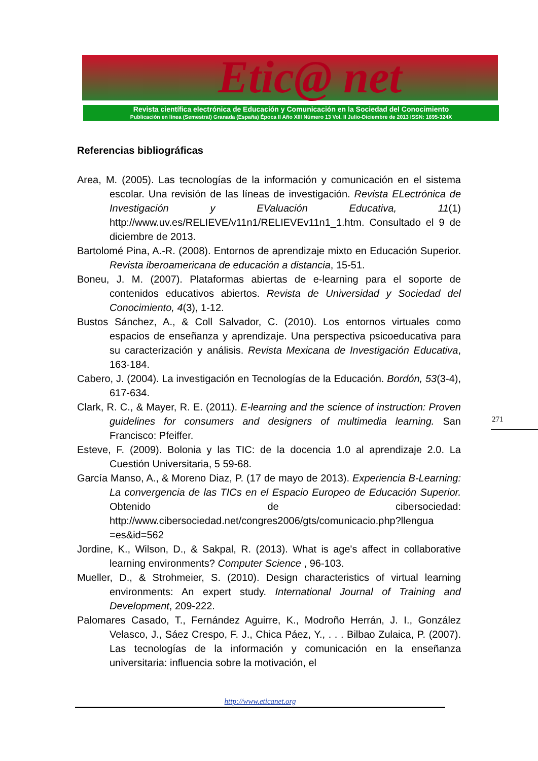Etic@ net
Revista científica electrónica de Educación y Comunicación en la Sociedad del Conocimiento
Publicación en línea (Semestral) Granada (España) Época II Año XIII Número 13 Vol. II Julio-Diciembre de 2013 ISSN: 1695-324X
Referencias bibliográficas
Area, M. (2005). Las tecnologías de la información y comunicación en el sistema escolar. Una revisión de las líneas de investigación. Revista ELectrónica de Investigación y EValuación Educativa, 11(1) http://www.uv.es/RELIEVE/v11n1/RELIEVEv11n1_1.htm. Consultado el 9 de diciembre de 2013.
Bartolomé Pina, A.-R. (2008). Entornos de aprendizaje mixto en Educación Superior. Revista iberoamericana de educación a distancia, 15-51.
Boneu, J. M. (2007). Plataformas abiertas de e-learning para el soporte de contenidos educativos abiertos. Revista de Universidad y Sociedad del Conocimiento, 4(3), 1-12.
Bustos Sánchez, A., & Coll Salvador, C. (2010). Los entornos virtuales como espacios de enseñanza y aprendizaje. Una perspectiva psicoeducativa para su caracterización y análisis. Revista Mexicana de Investigación Educativa, 163-184.
Cabero, J. (2004). La investigación en Tecnologías de la Educación. Bordón, 53(3-4), 617-634.
Clark, R. C., & Mayer, R. E. (2011). E-learning and the science of instruction: Proven guidelines for consumers and designers of multimedia learning. San Francisco: Pfeiffer.
Esteve, F. (2009). Bolonia y las TIC: de la docencia 1.0 al aprendizaje 2.0. La Cuestión Universitaria, 5 59-68.
García Manso, A., & Moreno Diaz, P. (17 de mayo de 2013). Experiencia B-Learning: La convergencia de las TICs en el Espacio Europeo de Educación Superior. Obtenido de cibersociedad: http://www.cibersociedad.net/congres2006/gts/comunicacio.php?llengua =es&id=562
Jordine, K., Wilson, D., & Sakpal, R. (2013). What is age's affect in collaborative learning environments? Computer Science , 96-103.
Mueller, D., & Strohmeier, S. (2010). Design characteristics of virtual learning environments: An expert study. International Journal of Training and Development, 209-222.
Palomares Casado, T., Fernández Aguirre, K., Modroño Herrán, J. I., González Velasco, J., Sáez Crespo, F. J., Chica Páez, Y., . . . Bilbao Zulaica, P. (2007). Las tecnologías de la información y comunicación en la enseñanza universitaria: influencia sobre la motivación, el
271
http://www.eticanet.org